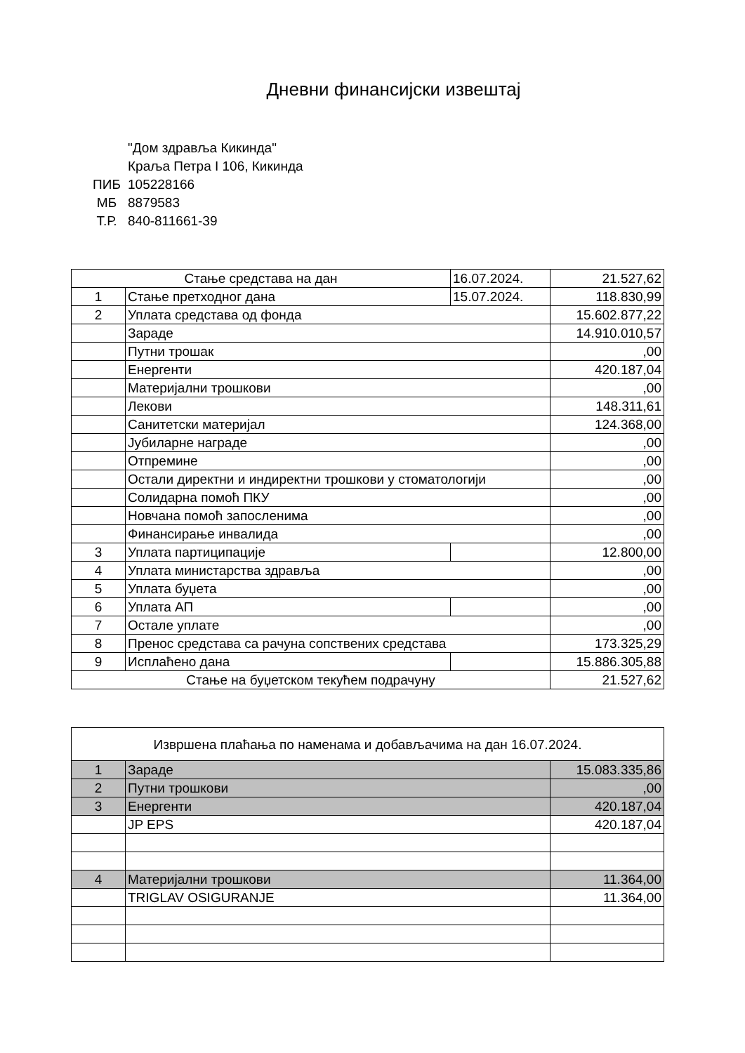Дневни финансијски извештај
"Дом здравља Кикинда"
Краља Петра I 106, Кикинда
ПИБ 105228166
МБ 8879583
Т.Р. 840-811661-39
| Стање средстава на дан | | 16.07.2024. | 21.527,62 |
| 1 | Стање претходног дана | 15.07.2024. | 118.830,99 |
| 2 | Уплата средстава од фонда | | 15.602.877,22 |
| | Зараде | | 14.910.010,57 |
| | Путни трошак | | ,00 |
| | Енергенти | | 420.187,04 |
| | Материјални трошкови | | ,00 |
| | Лекови | | 148.311,61 |
| | Санитетски материјал | | 124.368,00 |
| | Јубиларне награде | | ,00 |
| | Отпремине | | ,00 |
| | Остали директни и индиректни трошкови у стоматологији | | ,00 |
| | Солидарна помоћ ПКУ | | ,00 |
| | Новчана помоћ запосленима | | ,00 |
| | Финансирање инвалида | | ,00 |
| 3 | Уплата партиципације | | 12.800,00 |
| 4 | Уплата министарства здравља | | ,00 |
| 5 | Уплата буџета | | ,00 |
| 6 | Уплата АП | | ,00 |
| 7 | Остале уплате | | ,00 |
| 8 | Пренос средстава са рачуна сопствених средстава | | 173.325,29 |
| 9 | Исплаћено дана | | 15.886.305,88 |
| Стање на буџетском текућем подрачуну | | | 21.527,62 |
| Извршена плаћања по наменама и добављачима на дан 16.07.2024. | | |
| 1 | Зараде | 15.083.335,86 |
| 2 | Путни трошкови | ,00 |
| 3 | Енергенти | 420.187,04 |
| | JP EPS | 420.187,04 |
| 4 | Материјални трошкови | 11.364,00 |
| | TRIGLAV OSIGURANJE | 11.364,00 |